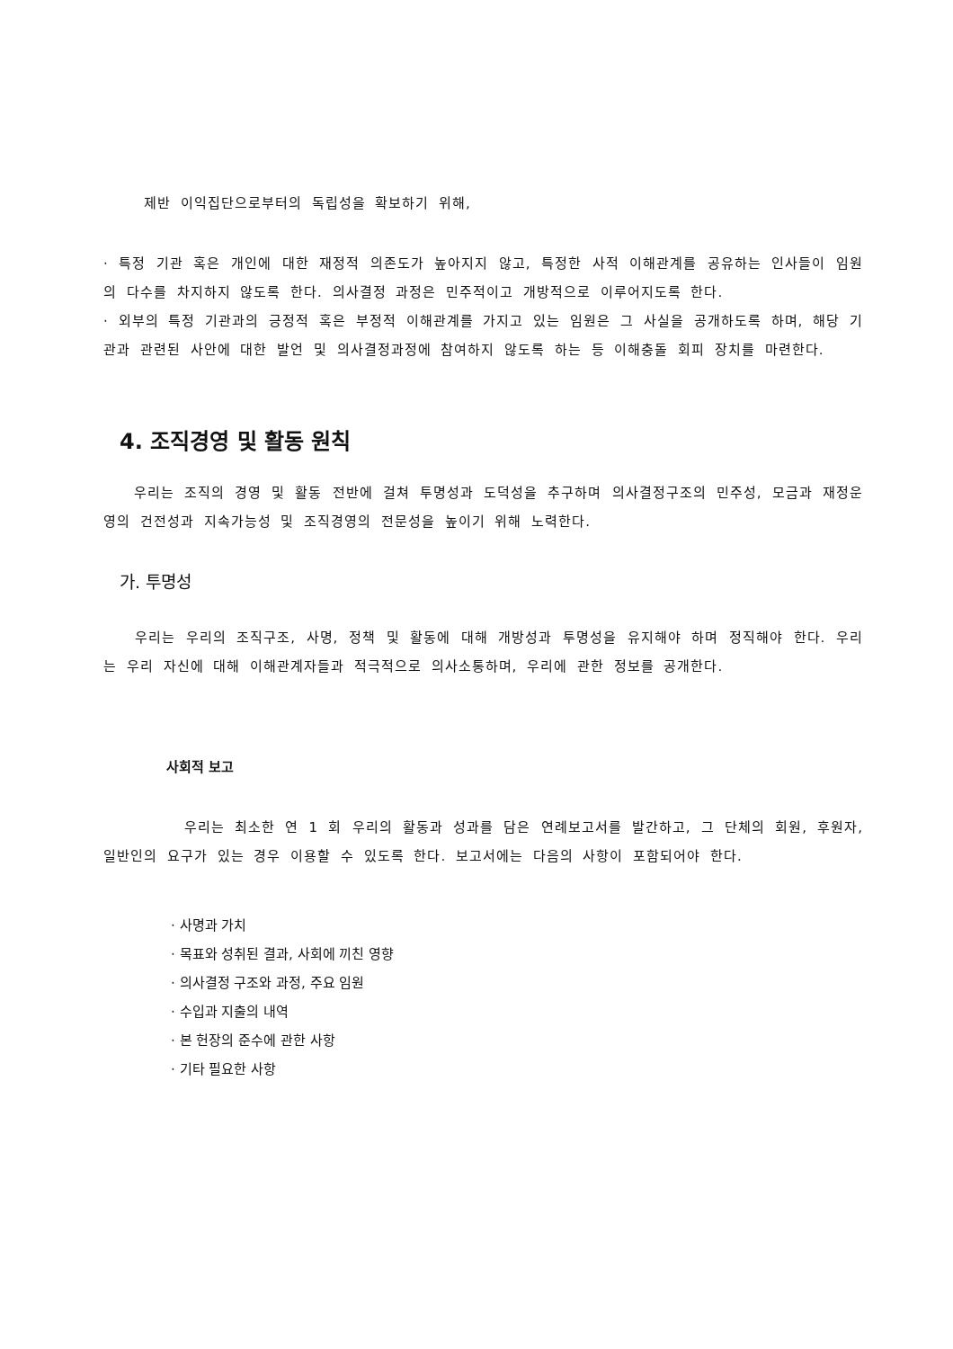제반 이익집단으로부터의 독립성을 확보하기 위해,
· 특정 기관 혹은 개인에 대한 재정적 의존도가 높아지지 않고, 특정한 사적 이해관계를 공유하는 인사들이 임원의 다수를 차지하지 않도록 한다. 의사결정 과정은 민주적이고 개방적으로 이루어지도록 한다.
· 외부의 특정 기관과의 긍정적 혹은 부정적 이해관계를 가지고 있는 임원은 그 사실을 공개하도록 하며, 해당 기관과 관련된 사안에 대한 발언 및 의사결정과정에 참여하지 않도록 하는 등 이해충돌 회피 장치를 마련한다.
4. 조직경영 및 활동 원칙
우리는 조직의 경영 및 활동 전반에 걸쳐 투명성과 도덕성을 추구하며 의사결정구조의 민주성, 모금과 재정운영의 건전성과 지속가능성 및 조직경영의 전문성을 높이기 위해 노력한다.
가. 투명성
우리는 우리의 조직구조, 사명, 정책 및 활동에 대해 개방성과 투명성을 유지해야 하며 정직해야 한다. 우리는 우리 자신에 대해 이해관계자들과 적극적으로 의사소통하며, 우리에 관한 정보를 공개한다.
사회적 보고
우리는 최소한 연 1 회 우리의 활동과 성과를 담은 연례보고서를 발간하고, 그 단체의 회원, 후원자, 일반인의 요구가 있는 경우 이용할 수 있도록 한다. 보고서에는 다음의 사항이 포함되어야 한다.
· 사명과 가치
· 목표와 성취된 결과, 사회에 끼친 영향
· 의사결정 구조와 과정, 주요 임원
· 수입과 지출의 내역
· 본 헌장의 준수에 관한 사항
· 기타 필요한 사항